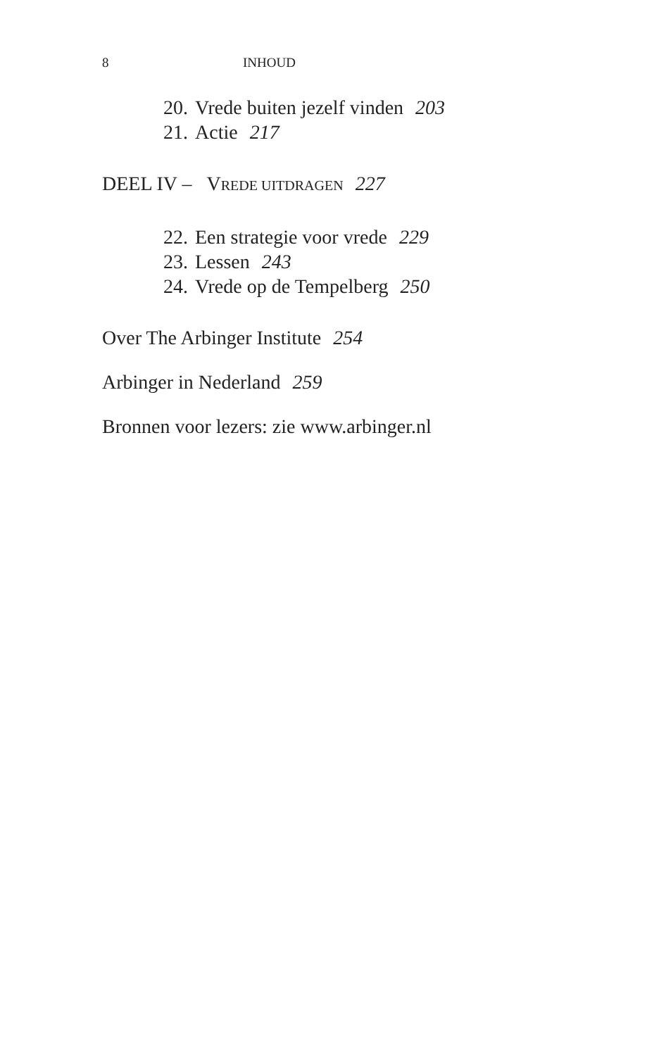8 INHOUD
20. Vrede buiten jezelf vinden 203
21. Actie 217
DEEL IV – VREDE UITDRAGEN 227
22. Een strategie voor vrede 229
23. Lessen 243
24. Vrede op de Tempelberg 250
Over The Arbinger Institute 254
Arbinger in Nederland 259
Bronnen voor lezers: zie www.arbinger.nl